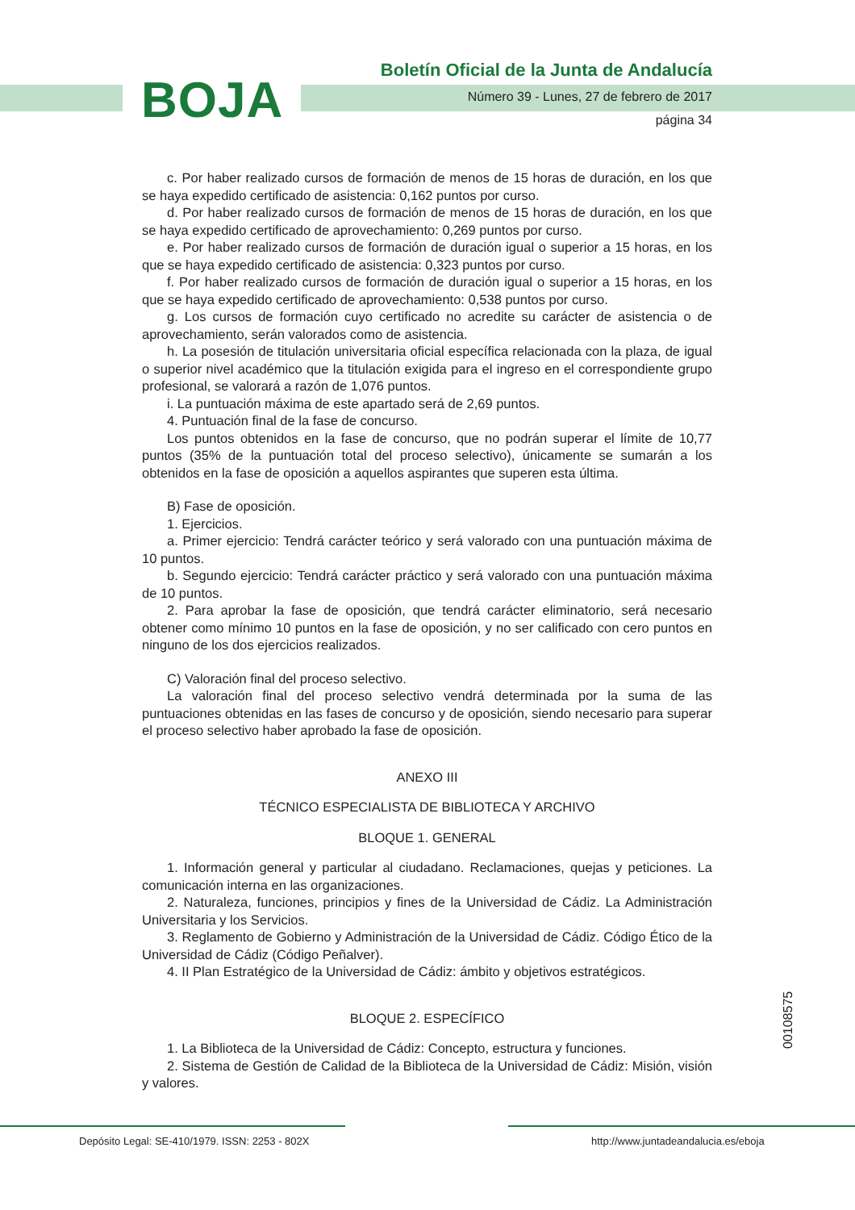BOJA
Boletín Oficial de la Junta de Andalucía
Número 39 - Lunes, 27 de febrero de 2017
página 34
c. Por haber realizado cursos de formación de menos de 15 horas de duración, en los que se haya expedido certificado de asistencia: 0,162 puntos por curso.
d. Por haber realizado cursos de formación de menos de 15 horas de duración, en los que se haya expedido certificado de aprovechamiento: 0,269 puntos por curso.
e. Por haber realizado cursos de formación de duración igual o superior a 15 horas, en los que se haya expedido certificado de asistencia: 0,323 puntos por curso.
f. Por haber realizado cursos de formación de duración igual o superior a 15 horas, en los que se haya expedido certificado de aprovechamiento: 0,538 puntos por curso.
g. Los cursos de formación cuyo certificado no acredite su carácter de asistencia o de aprovechamiento, serán valorados como de asistencia.
h. La posesión de titulación universitaria oficial específica relacionada con la plaza, de igual o superior nivel académico que la titulación exigida para el ingreso en el correspondiente grupo profesional, se valorará a razón de 1,076 puntos.
i. La puntuación máxima de este apartado será de 2,69 puntos.
4. Puntuación final de la fase de concurso.
Los puntos obtenidos en la fase de concurso, que no podrán superar el límite de 10,77 puntos (35% de la puntuación total del proceso selectivo), únicamente se sumarán a los obtenidos en la fase de oposición a aquellos aspirantes que superen esta última.
B) Fase de oposición.
1. Ejercicios.
a. Primer ejercicio: Tendrá carácter teórico y será valorado con una puntuación máxima de 10 puntos.
b. Segundo ejercicio: Tendrá carácter práctico y será valorado con una puntuación máxima de 10 puntos.
2. Para aprobar la fase de oposición, que tendrá carácter eliminatorio, será necesario obtener como mínimo 10 puntos en la fase de oposición, y no ser calificado con cero puntos en ninguno de los dos ejercicios realizados.
C) Valoración final del proceso selectivo.
La valoración final del proceso selectivo vendrá determinada por la suma de las puntuaciones obtenidas en las fases de concurso y de oposición, siendo necesario para superar el proceso selectivo haber aprobado la fase de oposición.
ANEXO III
TÉCNICO ESPECIALISTA DE BIBLIOTECA Y ARCHIVO
BLOQUE 1. GENERAL
1. Información general y particular al ciudadano. Reclamaciones, quejas y peticiones. La comunicación interna en las organizaciones.
2. Naturaleza, funciones, principios y fines de la Universidad de Cádiz. La Administración Universitaria y los Servicios.
3. Reglamento de Gobierno y Administración de la Universidad de Cádiz. Código Ético de la Universidad de Cádiz (Código Peñalver).
4. II Plan Estratégico de la Universidad de Cádiz: ámbito y objetivos estratégicos.
BLOQUE 2. ESPECÍFICO
1. La Biblioteca de la Universidad de Cádiz: Concepto, estructura y funciones.
2. Sistema de Gestión de Calidad de la Biblioteca de la Universidad de Cádiz: Misión, visión y valores.
00108575
Depósito Legal: SE-410/1979. ISSN: 2253 - 802X http://www.juntadeandalucia.es/eboja